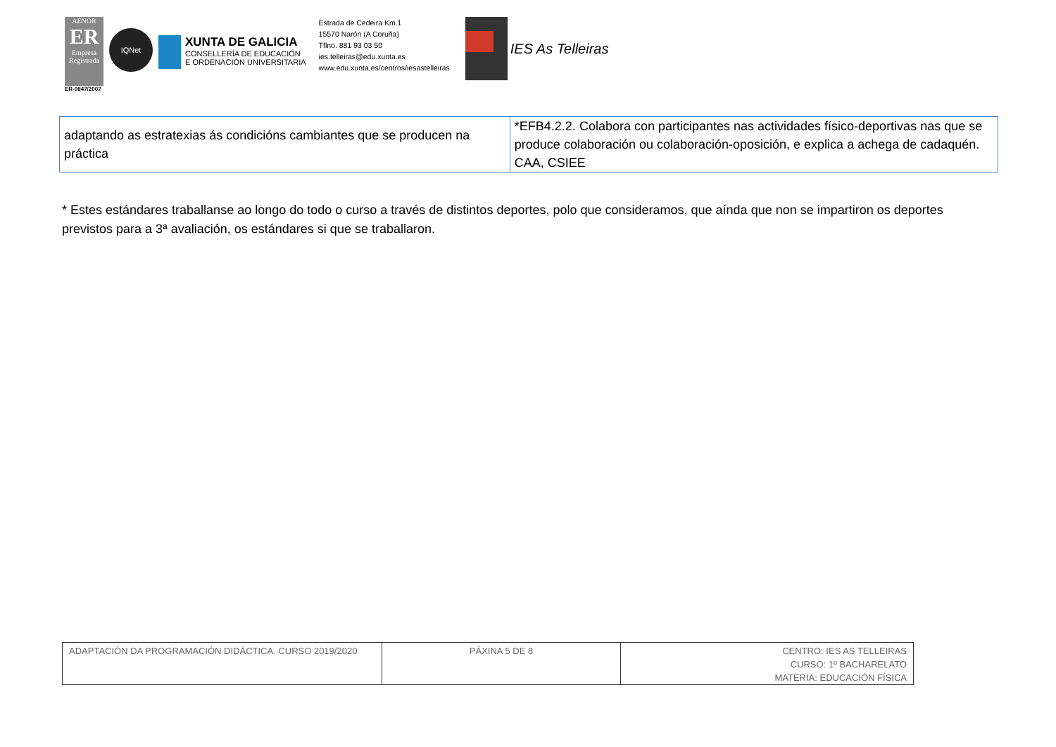AENOR
ER
Empresa Registrada
ER-0847/2007
IQNet
XUNTA DE GALICIA
CONSELLERÍA DE EDUCACIÓN
E ORDENACIÓN UNIVERSITARIA
Estrada de Cedeira Km.1
15570 Narón (A Coruña)
Tflno. 881 93 03 50
ies.telleiras@edu.xunta.es
www.edu.xunta.es/centros/iesastelleiras
IES As Telleiras
| adaptando as estratexias ás condicións cambiantes que se producen na práctica | *EFB4.2.2. Colabora con participantes nas actividades físico-deportivas nas que se produce colaboración ou colaboración-oposición, e explica a achega de cadaquén. CAA, CSIEE |
* Estes estándares traballanse ao longo do todo o curso a través de distintos deportes, polo que consideramos, que aínda que non se impartiron os deportes previstos para a 3ª avaliación, os estándares si que se traballaron.
| ADAPTACIÓN DA PROGRAMACIÓN DIDÁCTICA. CURSO 2019/2020 | PÁXINA 5 DE 8 | CENTRO: IES AS TELLEIRAS CURSO: 1º BACHARELATO MATERIA: EDUCACIÓN FÍSICA |